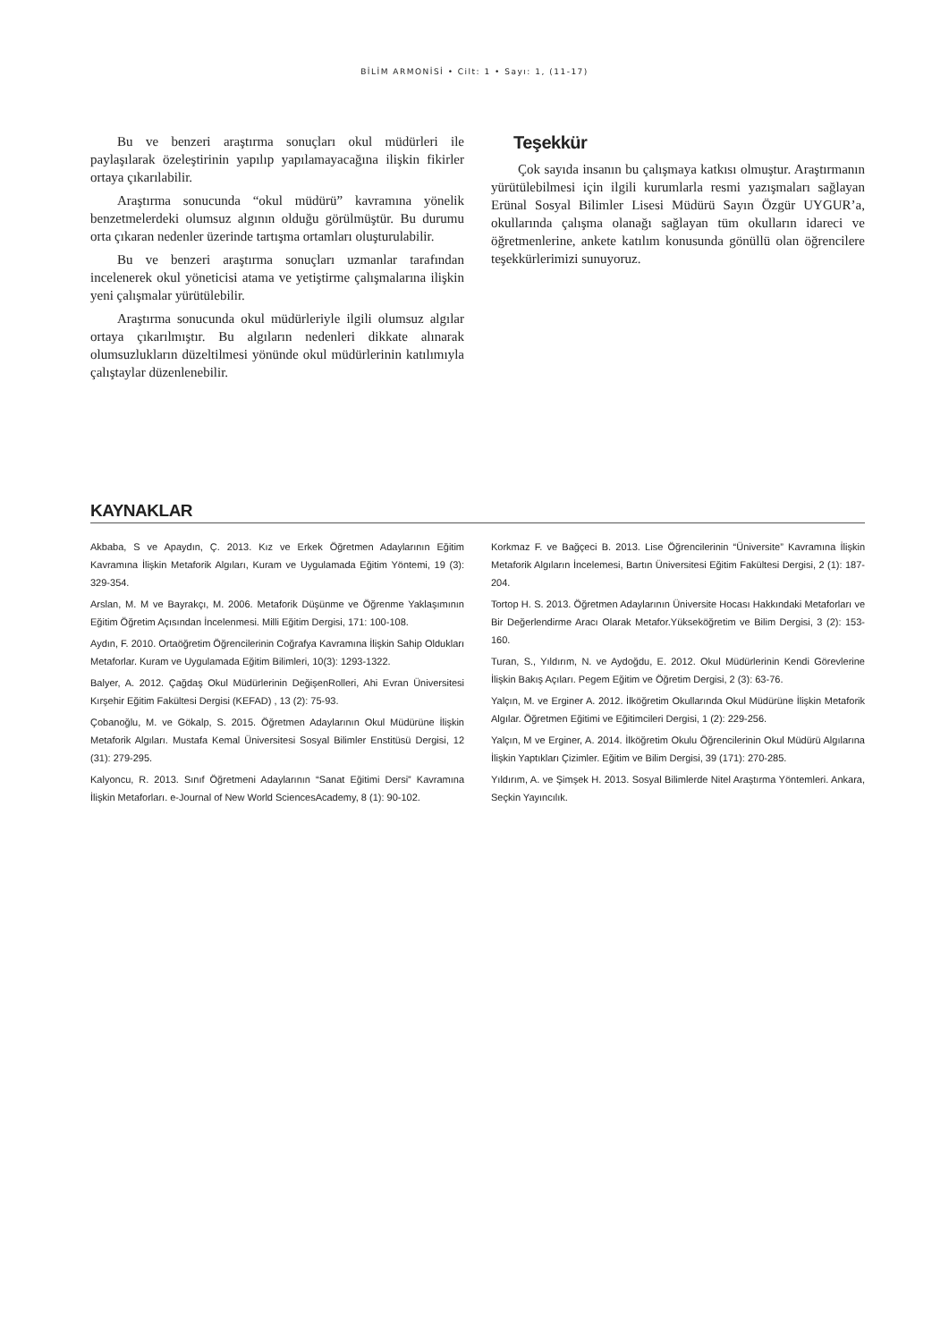BİLİM ARMONİSİ • Cilt: 1 • Sayı: 1, (11-17)
Bu ve benzeri araştırma sonuçları okul müdürleri ile paylaşılarak özeleştirinin yapılıp yapılamayacağına ilişkin fikirler ortaya çıkarılabilir.
Araştırma sonucunda “okul müdürü” kavramına yönelik benzetmelerdeki olumsuz algının olduğu görülmüştür. Bu durumu orta çıkaran nedenler üzerinde tartışma ortamları oluşturulabilir.
Bu ve benzeri araştırma sonuçları uzmanlar tarafından incelenerek okul yöneticisi atama ve yetiştirme çalışmalarına ilişkin yeni çalışmalar yürütülebilir.
Araştırma sonucunda okul müdürleriyle ilgili olumsuz algılar ortaya çıkarılmıştır. Bu algıların nedenleri dikkate alınarak olumsuzlukların düzeltilmesi yönünde okul müdürlerinin katılımıyla çalıştaylar düzenlenebilir.
Teşekkür
Çok sayıda insanın bu çalışmaya katkısı olmuştur. Araştırmanın yürütülebilmesi için ilgili kurumlarla resmi yazışmaları sağlayan Erünal Sosyal Bilimler Lisesi Müdürü Sayın Özgür UYGUR’a, okullarında çalışma olanağı sağlayan tüm okulların idareci ve öğretmenlerine, ankete katılım konusunda gönüllü olan öğrencilere teşekkürlerimizi sunuyoruz.
KAYNAKLAR
Akbaba, S ve Apaydın, Ç. 2013. Kız ve Erkek Öğretmen Adaylarının Eğitim Kavramına İlişkin Metaforik Algıları, Kuram ve Uygulamada Eğitim Yöntemi, 19 (3): 329-354.
Arslan, M. M ve Bayrakçı, M. 2006. Metaforik Düşünme ve Öğrenme Yaklaşımının Eğitim Öğretim Açısından İncelenmesi. Milli Eğitim Dergisi, 171: 100-108.
Aydın, F. 2010. Ortaöğretim Öğrencilerinin Coğrafya Kavramına İlişkin Sahip Oldukları Metaforlar. Kuram ve Uygulamada Eğitim Bilimleri, 10(3): 1293-1322.
Balyer, A. 2012. Çağdaş Okul Müdürlerinin DeğişenRolleri, Ahi Evran Üniversitesi Kırşehir Eğitim Fakültesi Dergisi (KEFAD) , 13 (2): 75-93.
Çobanoğlu, M. ve Gökalp, S. 2015. Öğretmen Adaylarının Okul Müdürüne İlişkin Metaforik Algıları. Mustafa Kemal Üniversitesi Sosyal Bilimler Enstitüsü Dergisi, 12 (31): 279-295.
Kalyoncu, R. 2013. Sınıf Öğretmeni Adaylarının “Sanat Eğitimi Dersi” Kavramına İlişkin Metaforları. e-Journal of New World SciencesAcademy, 8 (1): 90-102.
Korkmaz F. ve Bağçeci B. 2013. Lise Öğrencilerinin “Üniversite” Kavramına İlişkin Metaforik Algıların İncelemesi, Bartın Üniversitesi Eğitim Fakültesi Dergisi, 2 (1): 187-204.
Tortop H. S. 2013. Öğretmen Adaylarının Üniversite Hocası Hakkındaki Metaforları ve Bir Değerlendirme Aracı Olarak Metafor.Yükseköğretim ve Bilim Dergisi, 3 (2): 153-160.
Turan, S., Yıldırım, N. ve Aydoğdu, E. 2012. Okul Müdürlerinin Kendi Görevlerine İlişkin Bakış Açıları. Pegem Eğitim ve Öğretim Dergisi, 2 (3): 63-76.
Yalçın, M. ve Erginer A. 2012. İlköğretim Okullarında Okul Müdürüne İlişkin Metaforik Algılar. Öğretmen Eğitimi ve Eğitimcileri Dergisi, 1 (2): 229-256.
Yalçın, M ve Erginer, A. 2014. İlköğretim Okulu Öğrencilerinin Okul Müdürü Algılarına İlişkin Yaptıkları Çizimler. Eğitim ve Bilim Dergisi, 39 (171): 270-285.
Yıldırım, A. ve Şimşek H. 2013. Sosyal Bilimlerde Nitel Araştırma Yöntemleri. Ankara, Seçkin Yayıncılık.